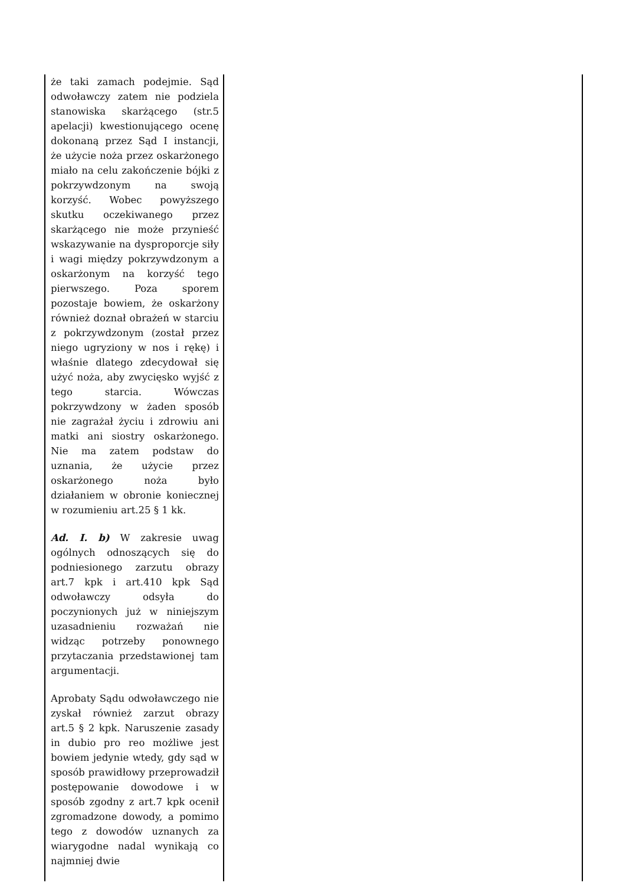| że taki zamach podejmie. Sąd odwoławczy zatem nie podziela stanowiska skarżącego (str.5 apelacji) kwestionującego ocenę dokonaną przez Sąd I instancji, że użycie noża przez oskarżonego miało na celu zakończenie bójki z pokrzywdzonym na swoją korzyść. Wobec powyższego skutku oczekiwanego przez skarżącego nie może przynieść wskazywanie na dysproporcje siły i wagi między pokrzywdzonym a oskarżonym na korzyść tego pierwszego. Poza sporem pozostaje bowiem, że oskarżony również doznał obrażeń w starciu z pokrzywdzonym (został przez niego ugryziony w nos i rękę) i właśnie dlatego zdecydował się użyć noża, aby zwycięsko wyjść z tego starcia. Wówczas pokrzywdzony w żaden sposób nie zagrażał życiu i zdrowiu ani matki ani siostry oskarżonego. Nie ma zatem podstaw do uznania, że użycie przez oskarżonego noża było działaniem w obronie koniecznej w rozumieniu art.25 § 1 kk. Ad. I. b) W zakresie uwag ogólnych odnoszących się do podniesionego zarzutu obrazy art.7 kpk i art.410 kpk Sąd odwoławczy odsyła do poczynionych już w niniejszym uzasadnieniu rozważań nie widząc potrzeby ponownego przytaczania przedstawionej tam argumentacji. Aprobaty Sądu odwoławczego nie zyskał również zarzut obrazy art.5 § 2 kpk. Naruszenie zasady in dubio pro reo możliwe jest bowiem jedynie wtedy, gdy sąd w sposób prawidłowy przeprowadził postępowanie dowodowe i w sposób zgodny z art.7 kpk ocenił zgromadzone dowody, a pomimo tego z dowodów uznanych za wiarygodne nadal wynikają co najmniej dwie | |